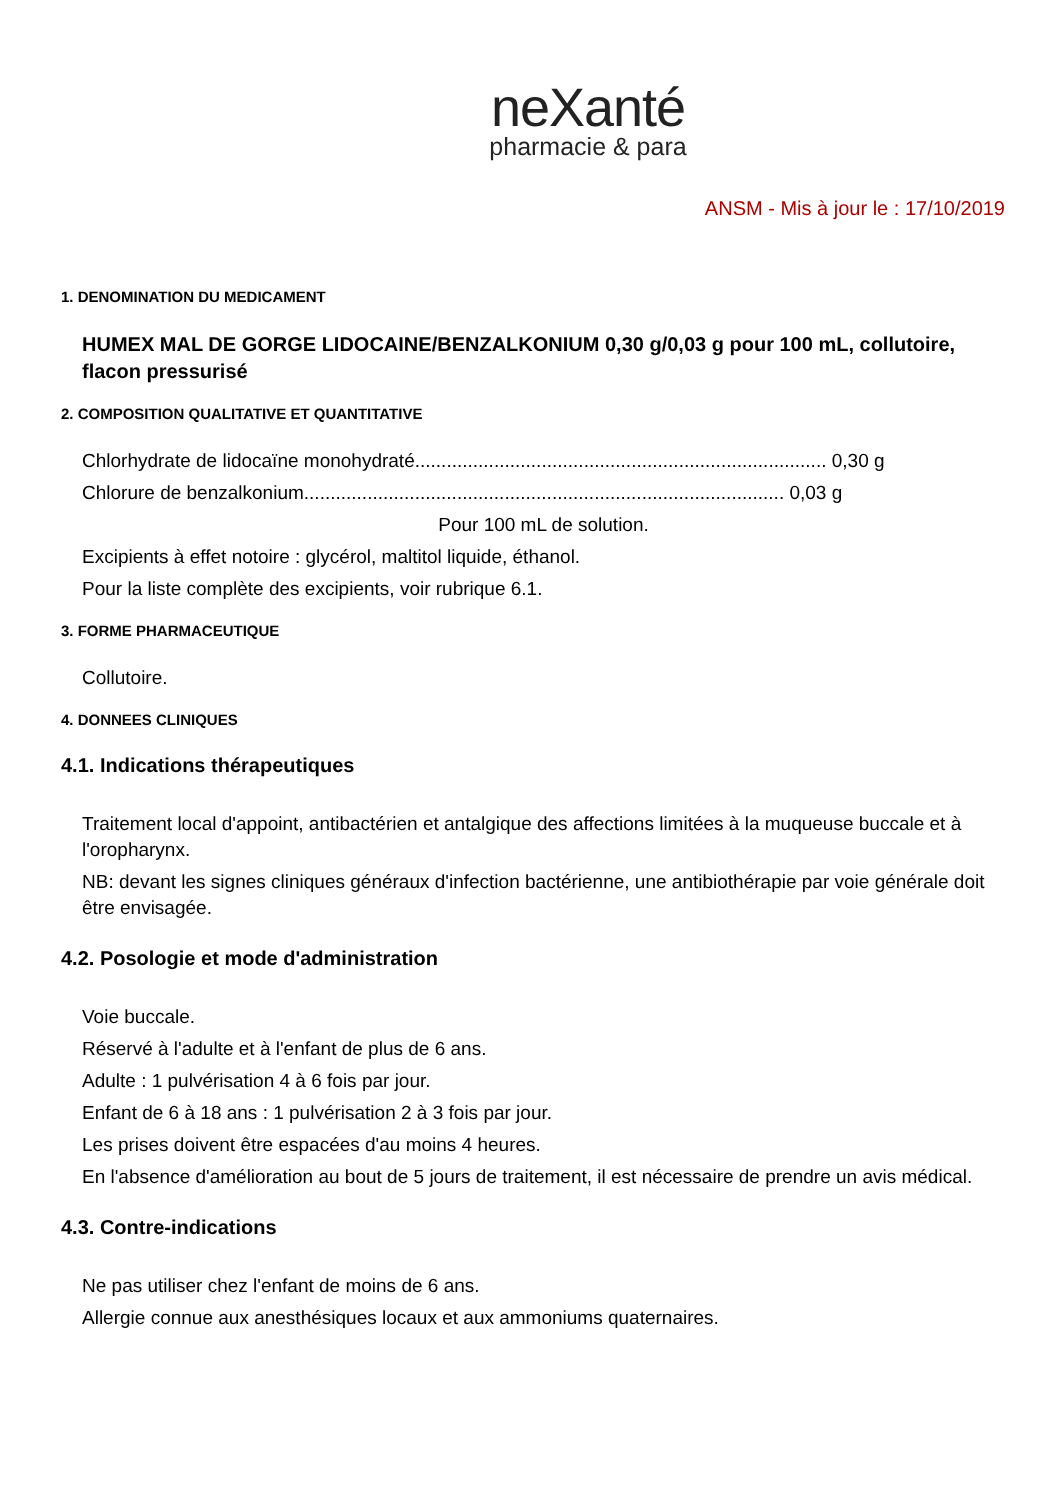neXanté
pharmacie & para
ANSM - Mis à jour le : 17/10/2019
1. DENOMINATION DU MEDICAMENT
HUMEX MAL DE GORGE LIDOCAINE/BENZALKONIUM 0,30 g/0,03 g pour 100 mL, collutoire, flacon pressurisé
2. COMPOSITION QUALITATIVE ET QUANTITATIVE
Chlorhydrate de lidocaïne monohydraté.............................................................................. 0,30 g
Chlorure de benzalkonium........................................................................................... 0,03 g
Pour 100 mL de solution.
Excipients à effet notoire : glycérol, maltitol liquide, éthanol.
Pour la liste complète des excipients, voir rubrique 6.1.
3. FORME PHARMACEUTIQUE
Collutoire.
4. DONNEES CLINIQUES
4.1. Indications thérapeutiques
Traitement local d'appoint, antibactérien et antalgique des affections limitées à la muqueuse buccale et à l'oropharynx.
NB: devant les signes cliniques généraux d'infection bactérienne, une antibiothérapie par voie générale doit être envisagée.
4.2. Posologie et mode d'administration
Voie buccale.
Réservé à l'adulte et à l'enfant de plus de 6 ans.
Adulte : 1 pulvérisation 4 à 6 fois par jour.
Enfant de 6 à 18 ans : 1 pulvérisation 2 à 3 fois par jour.
Les prises doivent être espacées d'au moins 4 heures.
En l'absence d'amélioration au bout de 5 jours de traitement, il est nécessaire de prendre un avis médical.
4.3. Contre-indications
Ne pas utiliser chez l'enfant de moins de 6 ans.
Allergie connue aux anesthésiques locaux et aux ammoniums quaternaires.